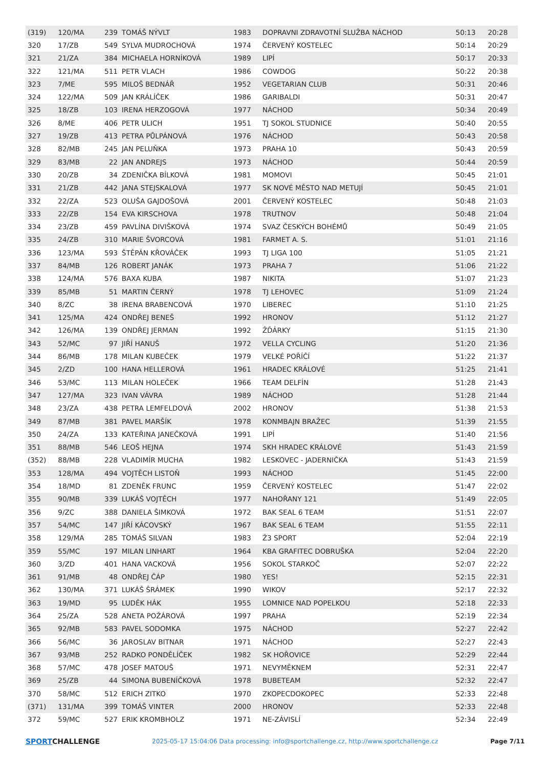| (319) | 120/MA | 239 | TOMÁŠ NÝVLT | 1983 | DOPRAVNI ZDRAVOTNÍ SLUŽBA NÁCHOD | 50:13 | 20:28 |
| 320 | 17/ZB | 549 | SYLVA MUDROCHOVÁ | 1974 | ČERVENÝ KOSTELEC | 50:14 | 20:29 |
| 321 | 21/ZA | 384 | MICHAELA HORNÍKOVÁ | 1989 | LIPÍ | 50:17 | 20:33 |
| 322 | 121/MA | 511 | PETR VLACH | 1986 | COWDOG | 50:22 | 20:38 |
| 323 | 7/ME | 595 | MILOŠ BEDNÁŘ | 1952 | VEGETARIAN CLUB | 50:31 | 20:46 |
| 324 | 122/MA | 509 | JAN KRÁLÍČEK | 1986 | GARIBALDI | 50:31 | 20:47 |
| 325 | 18/ZB | 103 | IRENA HERZOGOVÁ | 1977 | NÁCHOD | 50:34 | 20:49 |
| 326 | 8/ME | 406 | PETR ULICH | 1951 | TJ SOKOL STUDNICE | 50:40 | 20:55 |
| 327 | 19/ZB | 413 | PETRA PŮLPÁNOVÁ | 1976 | NÁCHOD | 50:43 | 20:58 |
| 328 | 82/MB | 245 | JAN PELUŇKA | 1973 | PRAHA 10 | 50:43 | 20:59 |
| 329 | 83/MB | 22 | JAN ANDREJS | 1973 | NÁCHOD | 50:44 | 20:59 |
| 330 | 20/ZB | 34 | ZDENIČKA BÍLKOVÁ | 1981 | MOMOVI | 50:45 | 21:01 |
| 331 | 21/ZB | 442 | JANA STEJSKALOVÁ | 1977 | SK NOVÉ MĚSTO NAD METUJÍ | 50:45 | 21:01 |
| 332 | 22/ZA | 523 | OLUŠA GAJDOŠOVÁ | 2001 | ČERVENÝ KOSTELEC | 50:48 | 21:03 |
| 333 | 22/ZB | 154 | EVA KIRSCHOVA | 1978 | TRUTNOV | 50:48 | 21:04 |
| 334 | 23/ZB | 459 | PAVLÍNA DIVIŠKOVÁ | 1974 | SVAZ ČESKÝCH BOHÉMŮ | 50:49 | 21:05 |
| 335 | 24/ZB | 310 | MARIE ŠVORCOVÁ | 1981 | FARMET A. S. | 51:01 | 21:16 |
| 336 | 123/MA | 593 | ŠTĚPÁN KŘOVÁČEK | 1993 | TJ LIGA 100 | 51:05 | 21:21 |
| 337 | 84/MB | 126 | ROBERT JANÁK | 1973 | PRAHA 7 | 51:06 | 21:22 |
| 338 | 124/MA | 576 | BAXA KUBA | 1987 | NIKITA | 51:07 | 21:23 |
| 339 | 85/MB | 51 | MARTIN ČERNÝ | 1978 | TJ LEHOVEC | 51:09 | 21:24 |
| 340 | 8/ZC | 38 | IRENA BRABENCOVÁ | 1970 | LIBEREC | 51:10 | 21:25 |
| 341 | 125/MA | 424 | ONDŘEJ BENEŠ | 1992 | HRONOV | 51:12 | 21:27 |
| 342 | 126/MA | 139 | ONDŘEJ JERMAN | 1992 | ŽĎÁRKY | 51:15 | 21:30 |
| 343 | 52/MC | 97 | JIŘÍ HANUŠ | 1972 | VELLA CYCLING | 51:20 | 21:36 |
| 344 | 86/MB | 178 | MILAN KUBEČEK | 1979 | VELKÉ POŘÍČÍ | 51:22 | 21:37 |
| 345 | 2/ZD | 100 | HANA HELLEROVÁ | 1961 | HRADEC KRÁLOVÉ | 51:25 | 21:41 |
| 346 | 53/MC | 113 | MILAN HOLEČEK | 1966 | TEAM DELFÍN | 51:28 | 21:43 |
| 347 | 127/MA | 323 | IVAN VÁVRA | 1989 | NÁCHOD | 51:28 | 21:44 |
| 348 | 23/ZA | 438 | PETRA LEMFELDOVÁ | 2002 | HRONOV | 51:38 | 21:53 |
| 349 | 87/MB | 381 | PAVEL MARŠÍK | 1978 | KONMBAJN BRAŽEC | 51:39 | 21:55 |
| 350 | 24/ZA | 133 | KATEŘINA JANEČKOVÁ | 1991 | LIPÍ | 51:40 | 21:56 |
| 351 | 88/MB | 546 | LEOŠ HEJNA | 1974 | SKH HRADEC KRÁLOVÉ | 51:43 | 21:59 |
| (352) | 88/MB | 228 | VLADIMÍR MUCHA | 1982 | LESKOVEC - JADERNIČKA | 51:43 | 21:59 |
| 353 | 128/MA | 494 | VOJTĚCH LISTOŇ | 1993 | NÁCHOD | 51:45 | 22:00 |
| 354 | 18/MD | 81 | ZDENĚK FRUNC | 1959 | ČERVENÝ KOSTELEC | 51:47 | 22:02 |
| 355 | 90/MB | 339 | LUKÁŠ VOJTĚCH | 1977 | NAHOŘANY 121 | 51:49 | 22:05 |
| 356 | 9/ZC | 388 | DANIELA ŠIMKOVÁ | 1972 | BAK SEAL 6 TEAM | 51:51 | 22:07 |
| 357 | 54/MC | 147 | JIŘÍ KÁCOVSKÝ | 1967 | BAK SEAL 6 TEAM | 51:55 | 22:11 |
| 358 | 129/MA | 285 | TOMÁŠ SILVAN | 1983 | Ž3 SPORT | 52:04 | 22:19 |
| 359 | 55/MC | 197 | MILAN LINHART | 1964 | KBA GRAFITEC DOBRUŠKA | 52:04 | 22:20 |
| 360 | 3/ZD | 401 | HANA VACKOVÁ | 1956 | SOKOL STARKOČ | 52:07 | 22:22 |
| 361 | 91/MB | 48 | ONDŘEJ ČÁP | 1980 | YES! | 52:15 | 22:31 |
| 362 | 130/MA | 371 | LUKÁŠ ŠRÁMEK | 1990 | WIKOV | 52:17 | 22:32 |
| 363 | 19/MD | 95 | LUDĚK HÁK | 1955 | LOMNICE NAD POPELKOU | 52:18 | 22:33 |
| 364 | 25/ZA | 528 | ANETA POŽÁROVÁ | 1997 | PRAHA | 52:19 | 22:34 |
| 365 | 92/MB | 583 | PAVEL SODOMKA | 1975 | NÁCHOD | 52:27 | 22:42 |
| 366 | 56/MC | 36 | JAROSLAV BITNAR | 1971 | NÁCHOD | 52:27 | 22:43 |
| 367 | 93/MB | 252 | RADKO PONDĚLÍČEK | 1982 | SK HOŘOVICE | 52:29 | 22:44 |
| 368 | 57/MC | 478 | JOSEF MATOUŠ | 1971 | NEVYMĚKNEM | 52:31 | 22:47 |
| 369 | 25/ZB | 44 | SIMONA BUBENÍČKOVÁ | 1978 | BUBETEAM | 52:32 | 22:47 |
| 370 | 58/MC | 512 | ERICH ZITKO | 1970 | ZKOPECDOKOPEC | 52:33 | 22:48 |
| (371) | 131/MA | 399 | TOMÁŠ VINTER | 2000 | HRONOV | 52:33 | 22:48 |
| 372 | 59/MC | 527 | ERIK KROMBHOLZ | 1971 | NE-ZÁVISLÍ | 52:34 | 22:49 |
SPORTCHALLENGE
2025-05-17 15:04:06 Data processing: info@sportchallenge.cz, http://www.sportchallenge.cz
Page 7/11